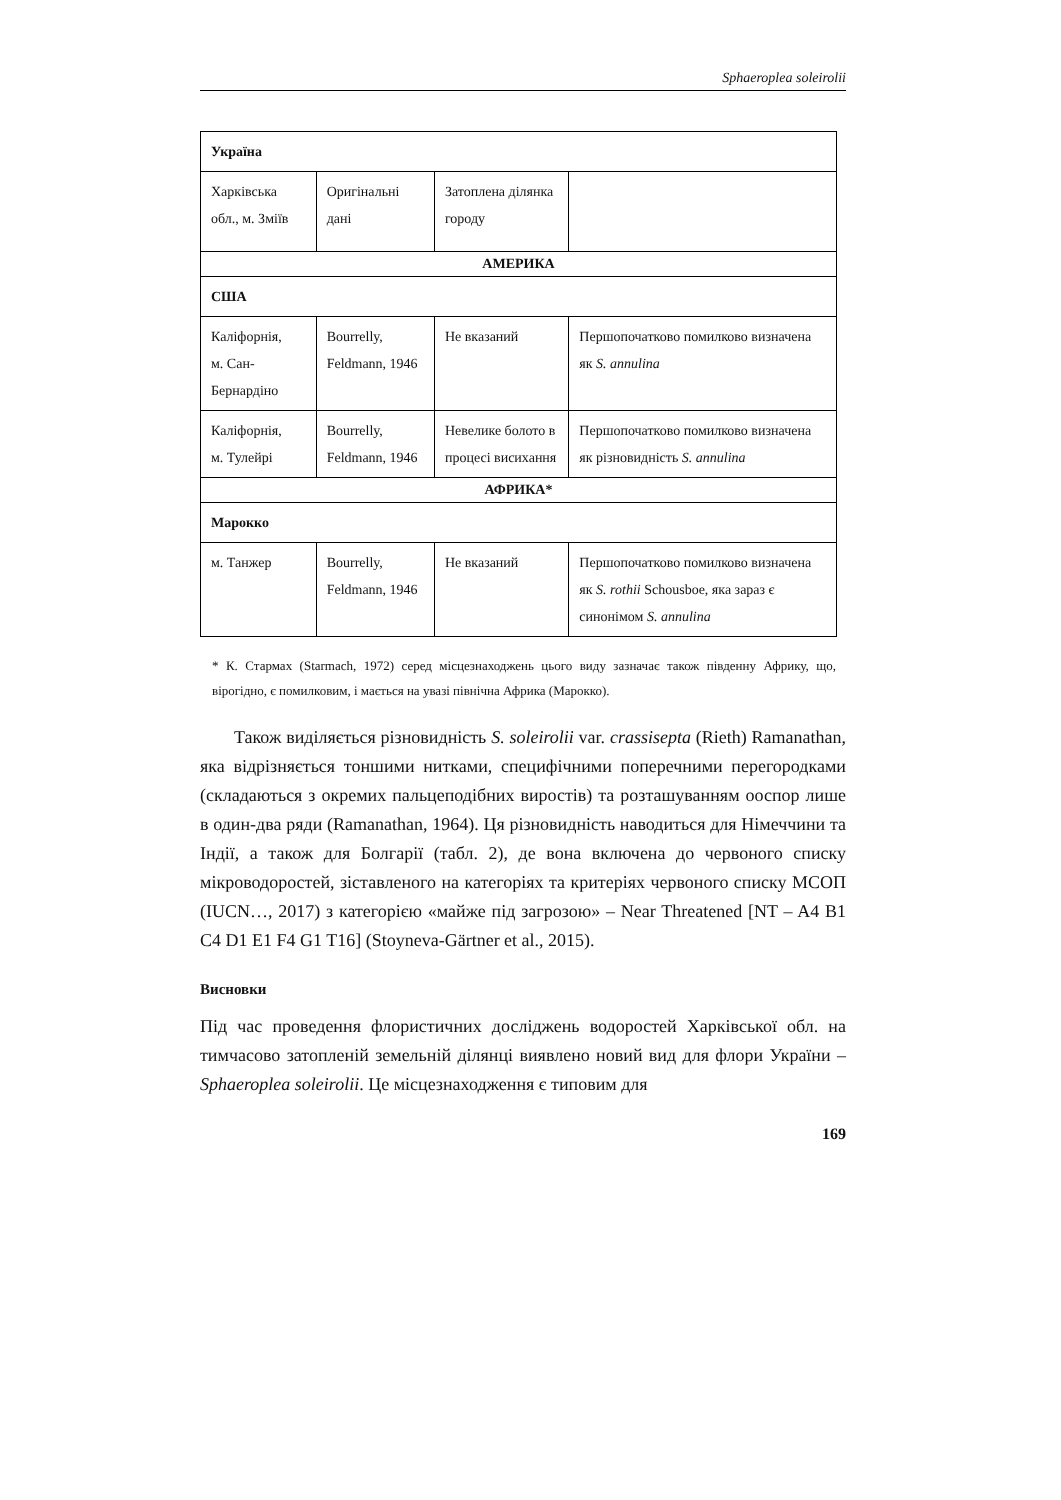Sphaeroplea soleirolii
| Україна | | | |
| Харківська обл., м. Зміїв | Оригінальні дані | Затоплена ділянка городу | |
| АМЕРИКА | | | |
| США | | | |
| Каліфорнія, м. Сан-Бернардіно | Bourrelly, Feldmann, 1946 | Не вказаний | Першопочатково помилково визначена як S. annulina |
| Каліфорнія, м. Тулейрі | Bourrelly, Feldmann, 1946 | Невелике болото в процесі висихання | Першопочатково помилково визначена як різновидність S. annulina |
| АФРИКА* | | | |
| Марокко | | | |
| м. Танжер | Bourrelly, Feldmann, 1946 | Не вказаний | Першопочатково помилково визначена як S. rothii Schousboe, яка зараз є синонімом S. annulina |
* К. Стармах (Starmach, 1972) серед місцезнаходжень цього виду зазначає також південну Африку, що, вірогідно, є помилковим, і мається на увазі північна Африка (Марокко).
Також виділяється різновидність S. soleirolii var. crassisepta (Rieth) Ramanathan, яка відрізняється тоншими нитками, специфічними поперечними перегородками (складаються з окремих пальцеподібних виростів) та розташуванням ооспор лише в один-два ряди (Ramanathan, 1964). Ця різновидність наводиться для Німеччини та Індії, а також для Болгарії (табл. 2), де вона включена до червоного списку мікроводоростей, зіставленого на категоріях та критеріях червоного списку МСОП (IUCN…, 2017) з категорією «майже під загрозою» – Near Threatened [NT – A4 B1 C4 D1 E1 F4 G1 T16] (Stoyneva-Gärtner et al., 2015).
Висновки
Під час проведення флористичних досліджень водоростей Харківської обл. на тимчасово затопленій земельній ділянці виявлено новий вид для флори України – Sphaeroplea soleirolii. Це місцезнаходження є типовим для
169